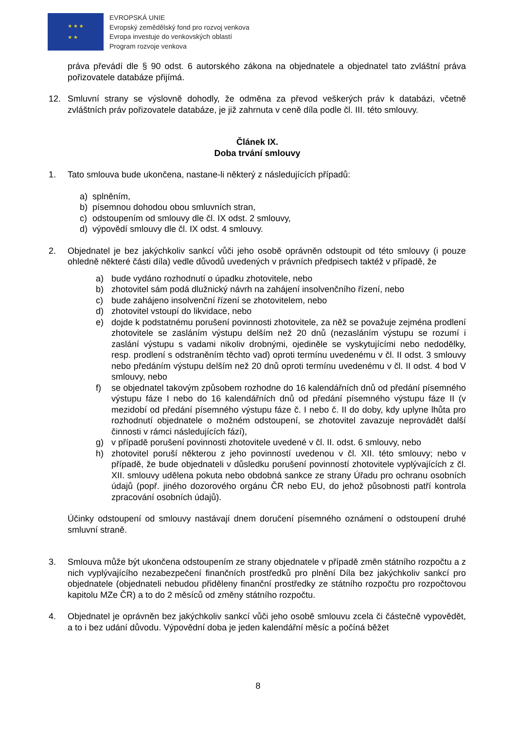★ ★ ★
★ ★
EVROPSKÁ UNIE
Evropský zemědělský fond pro rozvoj venkova
Evropa investuje do venkovských oblastí
Program rozvoje venkova
práva převádí dle § 90 odst. 6 autorského zákona na objednatele a objednatel tato zvláštní práva pořizovatele databáze přijímá.
12. Smluvní strany se výslovně dohodly, že odměna za převod veškerých práv k databázi, včetně zvláštních práv pořizovatele databáze, je již zahrnuta v ceně díla podle čl. III. této smlouvy.
Článek IX.
Doba trvání smlouvy
1. Tato smlouva bude ukončena, nastane-li některý z následujících případů:
a) splněním,
b) písemnou dohodou obou smluvních stran,
c) odstoupením od smlouvy dle čl. IX odst. 2 smlouvy,
d) výpovědí smlouvy dle čl. IX odst. 4 smlouvy.
2. Objednatel je bez jakýchkoliv sankcí vůči jeho osobě oprávněn odstoupit od této smlouvy (i pouze ohledně některé části díla) vedle důvodů uvedených v právních předpisech taktéž v případě, že
a) bude vydáno rozhodnutí o úpadku zhotovitele, nebo
b) zhotovitel sám podá dlužnický návrh na zahájení insolvenčního řízení, nebo
c) bude zahájeno insolvenční řízení se zhotovitelem, nebo
d) zhotovitel vstoupí do likvidace, nebo
e) dojde k podstatnému porušení povinnosti zhotovitele, za něž se považuje zejména prodlení zhotovitele se zasláním výstupu delším než 20 dnů (nezasláním výstupu se rozumí i zaslání výstupu s vadami nikoliv drobnými, ojediněle se vyskytujícími nebo nedodělky, resp. prodlení s odstraněním těchto vad) oproti termínu uvedenému v čl. II odst. 3 smlouvy nebo předáním výstupu delším než 20 dnů oproti termínu uvedenému v čl. II odst. 4 bod V smlouvy, nebo
f) se objednatel takovým způsobem rozhodne do 16 kalendářních dnů od předání písemného výstupu fáze I nebo do 16 kalendářních dnů od předání písemného výstupu fáze II (v mezidobí od předání písemného výstupu fáze č. I nebo č. II do doby, kdy uplyne lhůta pro rozhodnutí objednatele o možném odstoupení, se zhotovitel zavazuje neprovádět další činnosti v rámci následujících fází),
g) v případě porušení povinnosti zhotovitele uvedené v čl. II. odst. 6 smlouvy, nebo
h) zhotovitel poruší některou z jeho povinností uvedenou v čl. XII. této smlouvy; nebo v případě, že bude objednateli v důsledku porušení povinností zhotovitele vyplývajících z čl. XII. smlouvy udělena pokuta nebo obdobná sankce ze strany Úřadu pro ochranu osobních údajů (popř. jiného dozorového orgánu ČR nebo EU, do jehož působnosti patří kontrola zpracování osobních údajů).
Účinky odstoupení od smlouvy nastávají dnem doručení písemného oznámení o odstoupení druhé smluvní straně.
3. Smlouva může být ukončena odstoupením ze strany objednatele v případě změn státního rozpočtu a z nich vyplývajícího nezabezpečení finančních prostředků pro plnění Díla bez jakýchkoliv sankcí pro objednatele (objednateli nebudou přiděleny finanční prostředky ze státního rozpočtu pro rozpočtovou kapitolu MZe ČR) a to do 2 měsíců od změny státního rozpočtu.
4. Objednatel je oprávněn bez jakýchkoliv sankcí vůči jeho osobě smlouvu zcela či částečně vypovědět, a to i bez udání důvodu. Výpovědní doba je jeden kalendářní měsíc a počíná běžet
8